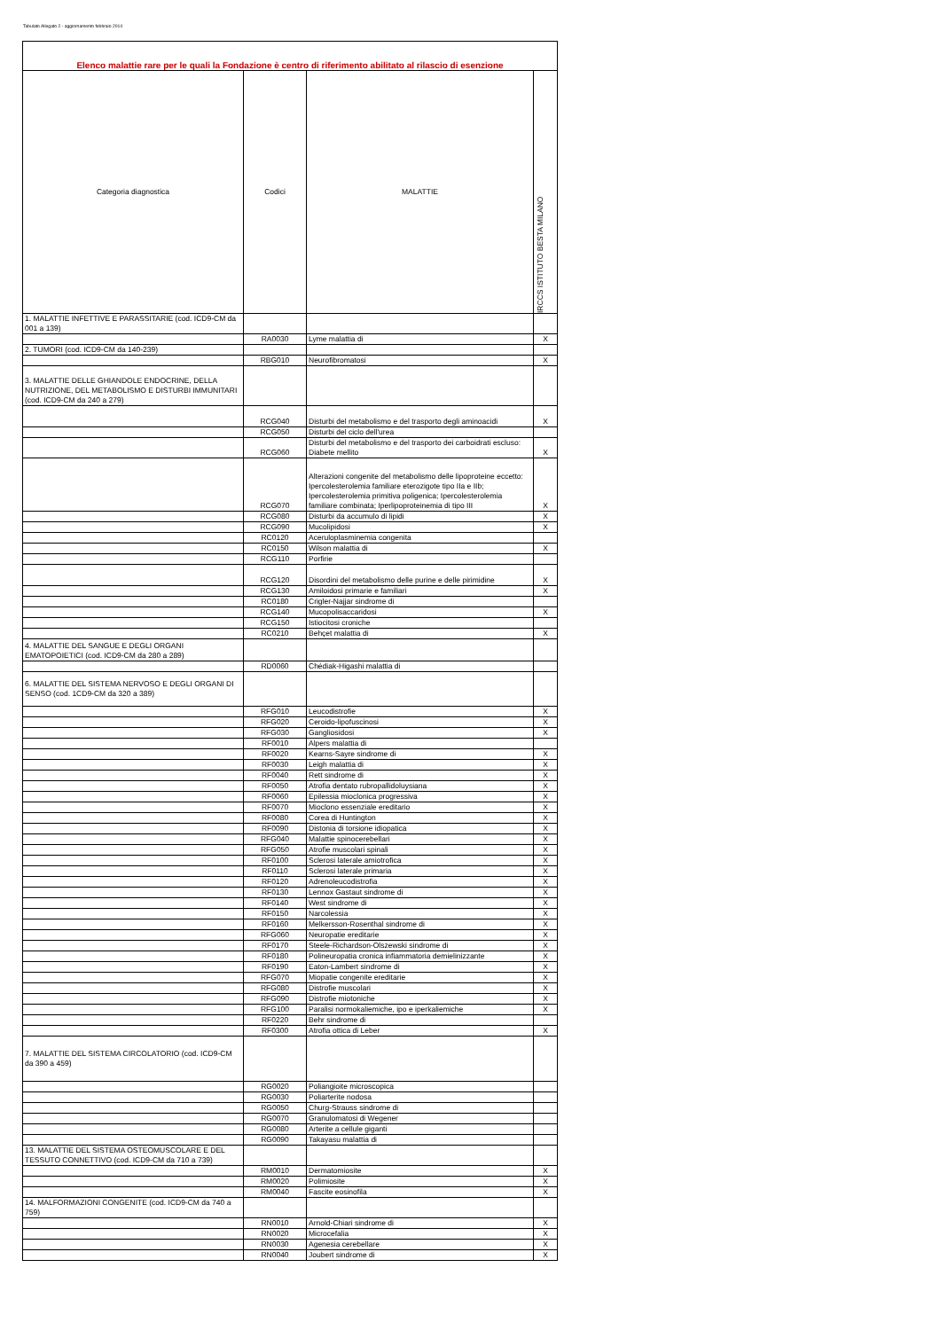Tabulato Allegato 2 - aggiornamento febbraio 2014
| Elenco malattie rare per le quali la Fondazione è centro di riferimento abilitato al rilascio di esenzione | | | |
| Categoria diagnostica | Codici | MALATTIE | IRCCS ISTITUTO BESTA MILANO |
| 1. MALATTIE INFETTIVE E PARASSITARIE (cod. ICD9-CM da 001 a 139) | | | |
| | RA0030 | Lyme malattia di | X |
| 2. TUMORI (cod. ICD9-CM da 140-239) | | | |
| | RBG010 | Neurofibromatosi | X |
| 3. MALATTIE DELLE GHIANDOLE ENDOCRINE, DELLA NUTRIZIONE, DEL METABOLISMO E DISTURBI IMMUNITARI (cod. ICD9-CM da 240 a 279) | | | |
| | RCG040 | Disturbi del metabolismo e del trasporto degli aminoacidi | X |
| | RCG050 | Disturbi del ciclo dell'urea | |
| | RCG060 | Disturbi del metabolismo e del trasporto dei carboidrati escluso: Diabete mellito | X |
| | RCG070 | Alterazioni congenite del metabolismo delle lipoproteine eccetto: Ipercolesterolemia familiare eterozigote tipo IIa e IIb; Ipercolesterolemia primitiva poligenica; Ipercolesterolemia familiare combinata; Iperlipoproteinemia di tipo III | X |
| | RCG080 | Disturbi da accumulo di lipidi | X |
| | RCG090 | Mucolipidosi | X |
| | RC0120 | Aceruloplasminemia congenita | |
| | RC0150 | Wilson malattia di | X |
| | RCG110 | Porfirie | |
| | RCG120 | Disordini del metabolismo delle purine e delle pirimidine | X |
| | RCG130 | Amiloidosi primarie e familiari | X |
| | RC0180 | Crigler-Najjar sindrome di | |
| | RCG140 | Mucopolisaccaridosi | X |
| | RCG150 | Istiocitosi croniche | |
| | RC0210 | Behçet malattia di | X |
| 4. MALATTIE DEL SANGUE E DEGLI ORGANI EMATOPOIETICI (cod. ICD9-CM da 280 a 289) | | | |
| | RD0060 | Chédiak-Higashi malattia di | |
| 6. MALATTIE DEL SISTEMA NERVOSO E DEGLI ORGANI DI SENSO (cod. 1CD9-CM da 320 a 389) | | | |
| | RFG010 | Leucodistrofie | X |
| | RFG020 | Ceroido-lipofuscinosi | X |
| | RFG030 | Gangliosidosi | X |
| | RF0010 | Alpers malattia di | |
| | RF0020 | Kearns-Sayre sindrome di | X |
| | RF0030 | Leigh malattia di | X |
| | RF0040 | Rett sindrome di | X |
| | RF0050 | Atrofia dentato rubropallidoluysiana | X |
| | RF0060 | Epilessia mioclonica progressiva | X |
| | RF0070 | Mioclono essenziale ereditario | X |
| | RF0080 | Corea di Huntington | X |
| | RF0090 | Distonia di torsione idiopatica | X |
| | RFG040 | Malattie spinocerebellari | X |
| | RFG050 | Atrofie muscolari spinali | X |
| | RF0100 | Sclerosi laterale amiotrofica | X |
| | RF0110 | Sclerosi laterale primaria | X |
| | RF0120 | Adrenoleucodistrofia | X |
| | RF0130 | Lennox Gastaut sindrome di | X |
| | RF0140 | West sindrome di | X |
| | RF0150 | Narcolessia | X |
| | RF0160 | Melkersson-Rosenthal sindrome di | X |
| | RFG060 | Neuropatie ereditarie | X |
| | RF0170 | Steele-Richardson-Olszewski sindrome di | X |
| | RF0180 | Polineuropatia cronica infiammatoria demielinizzante | X |
| | RF0190 | Eaton-Lambert sindrome di | X |
| | RFG070 | Miopatie congenite ereditarie | X |
| | RFG080 | Distrofie muscolari | X |
| | RFG090 | Distrofie miotoniche | X |
| | RFG100 | Paralisi normokaliemiche, ipo e iperkaliemiche | X |
| | RF0220 | Behr sindrome di | |
| | RF0300 | Atrofia ottica di Leber | X |
| 7. MALATTIE DEL SISTEMA CIRCOLATORIO (cod. ICD9-CM da 390 a 459) | | | |
| | RG0020 | Poliangioite microscopica | |
| | RG0030 | Poliarterite nodosa | |
| | RG0050 | Churg-Strauss sindrome di | |
| | RG0070 | Granulomatosi di Wegener | |
| | RG0080 | Arterite a cellule giganti | |
| | RG0090 | Takayasu malattia di | |
| 13. MALATTIE DEL SISTEMA OSTEOMUSCOLARE E DEL TESSUTO CONNETTIVO (cod. ICD9-CM da 710 a 739) | | | |
| | RM0010 | Dermatomiosite | X |
| | RM0020 | Polimiosite | X |
| | RM0040 | Fascite eosinofila | X |
| 14. MALFORMAZIONI CONGENITE (cod. ICD9-CM da 740 a 759) | | | |
| | RN0010 | Arnold-Chiari sindrome di | X |
| | RN0020 | Microcefalia | X |
| | RN0030 | Agenesia cerebellare | X |
| | RN0040 | Joubert sindrome di | X |